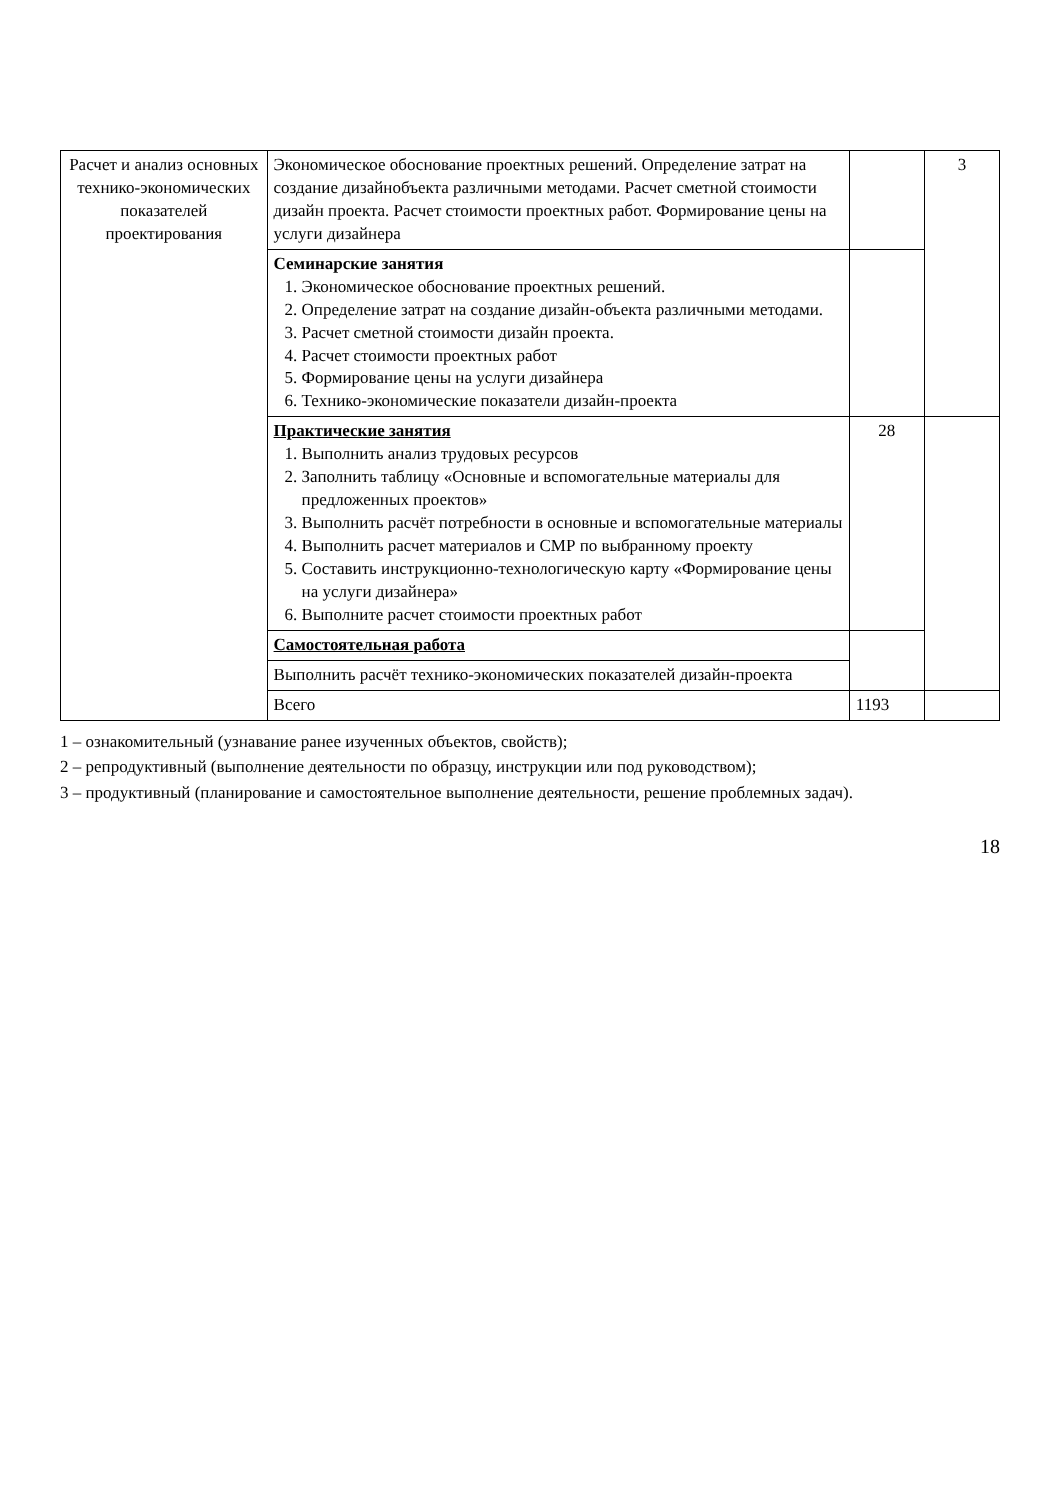| Расчет и анализ основных технико-экономических показателей проектирования | Экономическое обоснование проектных решений. Определение затрат на создание дизайнобъекта различными методами. Расчет сметной стоимости дизайн проекта. Расчет стоимости проектных работ. Формирование цены на услуги дизайнера | | 3 |
| | Семинарские занятия 1. Экономическое обоснование проектных решений. 2. Определение затрат на создание дизайн-объекта различными методами. 3. Расчет сметной стоимости дизайн проекта. 4. Расчет стоимости проектных работ 5. Формирование цены на услуги дизайнера 6. Технико-экономические показатели дизайн-проекта | | |
| | Практические занятия 1. Выполнить анализ трудовых ресурсов 2. Заполнить таблицу «Основные и вспомогательные материалы для предложенных проектов» 3. Выполнить расчёт потребности в основные и вспомогательные материалы 4. Выполнить расчет материалов и СМР по выбранному проекту 5. Составить инструкционно-технологическую карту «Формирование цены на услуги дизайнера» 6. Выполните расчет стоимости проектных работ | 28 | |
| | Самостоятельная работа | | |
| | Выполнить расчёт технико-экономических показателей дизайн-проекта | | |
| | Всего | 1193 | |
1 – ознакомительный (узнавание ранее изученных объектов, свойств);
2 – репродуктивный (выполнение деятельности по образцу, инструкции или под руководством);
3 – продуктивный (планирование и самостоятельное выполнение деятельности, решение проблемных задач).
18